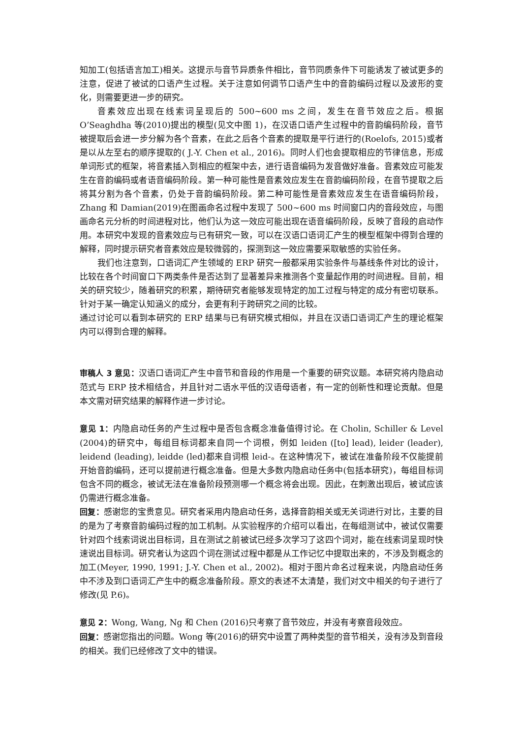知加工(包括语言加工)相关。这提示与音节异质条件相比，音节同质条件下可能诱发了被试更多的注意，促进了被试的口语产生过程。关于注意如何调节口语产生中的音韵编码过程以及波形的变化，则需要更进一步的研究。
音素效应出现在线索词呈现后的 500~600 ms 之间，发生在音节效应之后。根据O’Seaghdha 等(2010)提出的模型(见文中图 1)，在汉语口语产生过程中的音韵编码阶段，音节被提取后会进一步分解为各个音素，在此之后各个音素的提取是平行进行的(Roelofs, 2015)或者是以从左至右的顺序提取的( J.-Y. Chen et al., 2016)。同时人们也会提取相应的节律信息，形成单词形式的框架，将音素插入到相应的框架中去，进行语音编码为发音做好准备。音素效应可能发生在音韵编码或者语音编码阶段。第一种可能性是音素效应发生在音韵编码阶段，在音节提取之后将其分割为各个音素，仍处于音韵编码阶段。第二种可能性是音素效应发生在语音编码阶段，Zhang 和 Damian(2019)在图画命名过程中发现了 500~600 ms 时间窗口内的音段效应，与图画命名元分析的时间进程对比，他们认为这一效应可能出现在语音编码阶段，反映了音段的启动作用。本研究中发现的音素效应与已有研究一致，可以在汉语口语词汇产生的模型框架中得到合理的解释，同时提示研究者音素效应是较微弱的，探测到这一效应需要采取敏感的实验任务。
我们也注意到，口语词汇产生领域的 ERP 研究一般都采用实验条件与基线条件对比的设计，比较在各个时间窗口下两类条件是否达到了显著差异来推测各个变量起作用的时间进程。目前，相关的研究较少，随着研究的积累，期待研究者能够发现特定的加工过程与特定的成分有密切联系。针对于某一确定认知涵义的成分，会更有利于跨研究之间的比较。
通过讨论可以看到本研究的 ERP 结果与已有研究模式相似，并且在汉语口语词汇产生的理论框架内可以得到合理的解释。
审稿人 3 意见：汉语口语词汇产生中音节和音段的作用是一个重要的研究议题。本研究将内隐启动范式与 ERP 技术相结合，并且针对二语水平低的汉语母语者，有一定的创新性和理论贡献。但是本文需对研究结果的解释作进一步讨论。
意见 1：内隐启动任务的产生过程中是否包含概念准备值得讨论。在 Cholin, Schiller & Level (2004)的研究中，每组目标词都来自同一个词根，例如 leiden ([to] lead), leider (leader), leidend (leading), leidde (led)都来自词根 leid-。在这种情况下，被试在准备阶段不仅能提前开始音韵编码，还可以提前进行概念准备。但是大多数内隐启动任务中(包括本研究)，每组目标词包含不同的概念，被试无法在准备阶段预测哪一个概念将会出现。因此，在刺激出现后，被试应该仍需进行概念准备。
回复：感谢您的宝贵意见。研究者采用内隐启动任务，选择音韵相关或无关词进行对比，主要的目的是为了考察音韵编码过程的加工机制。从实验程序的介绍可以看出，在每组测试中，被试仅需要针对四个线索词说出目标词，且在测试之前被试已经多次学习了这四个词对，能在线索词呈现时快速说出目标词。研究者认为这四个词在测试过程中都是从工作记忆中提取出来的，不涉及到概念的加工(Meyer, 1990, 1991; J.-Y. Chen et al., 2002)。相对于图片命名过程来说，内隐启动任务中不涉及到口语词汇产生中的概念准备阶段。原文的表述不太清楚，我们对文中相关的句子进行了修改(见 P.6)。
意见 2：Wong, Wang, Ng 和 Chen (2016)只考察了音节效应，并没有考察音段效应。
回复：感谢您指出的问题。Wong 等(2016)的研究中设置了两种类型的音节相关，没有涉及到音段的相关。我们已经修改了文中的错误。